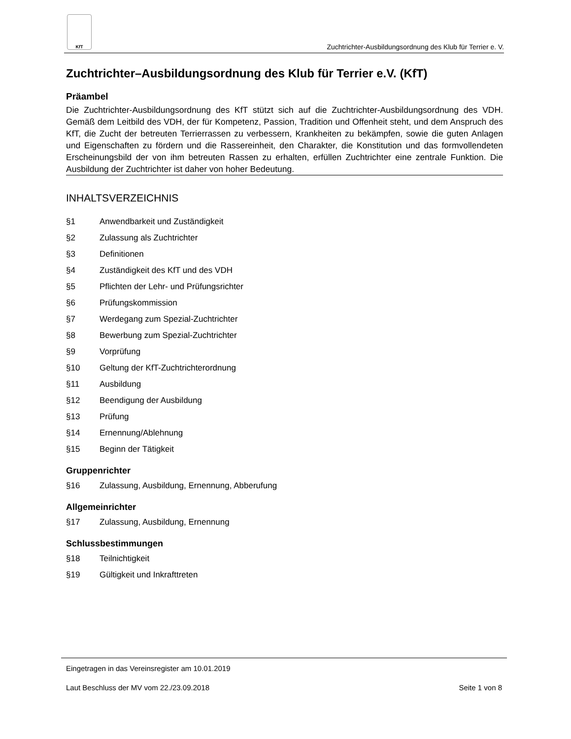KfT
Zuchtrichter-Ausbildungsordnung des Klub für Terrier e. V.
Zuchtrichter–Ausbildungsordnung des Klub für Terrier e.V. (KfT)
Präambel
Die Zuchtrichter-Ausbildungsordnung des KfT stützt sich auf die Zuchtrichter-Ausbildungsordnung des VDH. Gemäß dem Leitbild des VDH, der für Kompetenz, Passion, Tradition und Offenheit steht, und dem Anspruch des KfT, die Zucht der betreuten Terrierrassen zu verbessern, Krankheiten zu bekämpfen, sowie die guten Anlagen und Eigenschaften zu fördern und die Rassereinheit, den Charakter, die Konstitution und das formvollendeten Erscheinungsbild der von ihm betreuten Rassen zu erhalten, erfüllen Zuchtrichter eine zentrale Funktion. Die Ausbildung der Zuchtrichter ist daher von hoher Bedeutung.
INHALTSVERZEICHNIS
§1 Anwendbarkeit und Zuständigkeit
§2 Zulassung als Zuchtrichter
§3 Definitionen
§4 Zuständigkeit des KfT und des VDH
§5 Pflichten der Lehr- und Prüfungsrichter
§6 Prüfungskommission
§7 Werdegang zum Spezial-Zuchtrichter
§8 Bewerbung zum Spezial-Zuchtrichter
§9 Vorprüfung
§10 Geltung der KfT-Zuchtrichterordnung
§11 Ausbildung
§12 Beendigung der Ausbildung
§13 Prüfung
§14 Ernennung/Ablehnung
§15 Beginn der Tätigkeit
Gruppenrichter
§16 Zulassung, Ausbildung, Ernennung, Abberufung
Allgemeinrichter
§17 Zulassung, Ausbildung, Ernennung
Schlussbestimmungen
§18 Teilnichtigkeit
§19 Gültigkeit und Inkrafttreten
Eingetragen in das Vereinsregister am 10.01.2019
Laut Beschluss der MV vom 22./23.09.2018 Seite 1 von 8